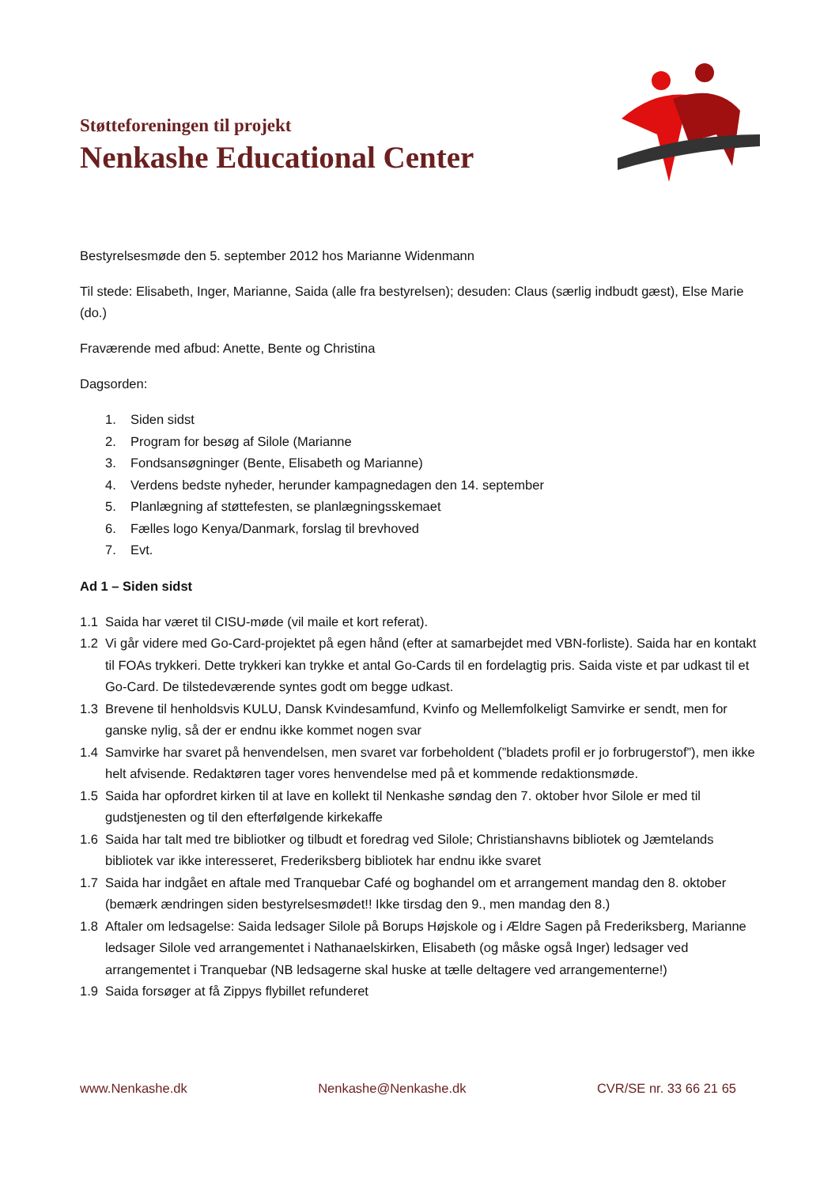Støtteforeningen til projekt
Nenkashe Educational Center
Bestyrelsesmøde den 5. september 2012 hos Marianne Widenmann
Til stede: Elisabeth, Inger, Marianne, Saida (alle fra bestyrelsen); desuden: Claus (særlig indbudt gæst), Else Marie (do.)
Fraværende med afbud: Anette, Bente og Christina
Dagsorden:
1. Siden sidst
2. Program for besøg af Silole (Marianne
3. Fondsansøgninger (Bente, Elisabeth og Marianne)
4. Verdens bedste nyheder, herunder kampagnedagen den 14. september
5. Planlægning af støttefesten, se planlægningsskemaet
6. Fælles logo Kenya/Danmark, forslag til brevhoved
7. Evt.
Ad 1 – Siden sidst
1.1 Saida har været til CISU-møde (vil maile et kort referat).
1.2 Vi går videre med Go-Card-projektet på egen hånd (efter at samarbejdet med VBN-forliste). Saida har en kontakt til FOAs trykkeri. Dette trykkeri kan trykke et antal Go-Cards til en fordelagtig pris. Saida viste et par udkast til et Go-Card. De tilstedeværende syntes godt om begge udkast.
1.3 Brevene til henholdsvis KULU, Dansk Kvindesamfund, Kvinfo og Mellemfolkeligt Samvirke er sendt, men for ganske nylig, så der er endnu ikke kommet nogen svar
1.4 Samvirke har svaret på henvendelsen, men svaret var forbeholdent (”bladets profil er jo forbrugerstof”), men ikke helt afvisende. Redaktøren tager vores henvendelse med på et kommende redaktionsmøde.
1.5 Saida har opfordret kirken til at lave en kollekt til Nenkashe søndag den 7. oktober hvor Silole er med til gudstjenesten og til den efterfølgende kirkekaffe
1.6 Saida har talt med tre bibliotker og tilbudt et foredrag ved Silole; Christianshavns bibliotek og Jæmtelands bibliotek var ikke interesseret, Frederiksberg bibliotek har endnu ikke svaret
1.7 Saida har indgået en aftale med Tranquebar Café og boghandel om et arrangement mandag den 8. oktober (bemærk ændringen siden bestyrelsesmødet!! Ikke tirsdag den 9., men mandag den 8.)
1.8 Aftaler om ledsagelse: Saida ledsager Silole på Borups Højskole og i Ældre Sagen på Frederiksberg, Marianne ledsager Silole ved arrangementet i Nathanaelskirken, Elisabeth (og måske også Inger) ledsager ved arrangementet i Tranquebar (NB ledsagerne skal huske at tælle deltagere ved arrangementerne!)
1.9 Saida forsøger at få Zippys flybillet refunderet
www.Nenkashe.dk Nenkashe@Nenkashe.dk CVR/SE nr. 33 66 21 65